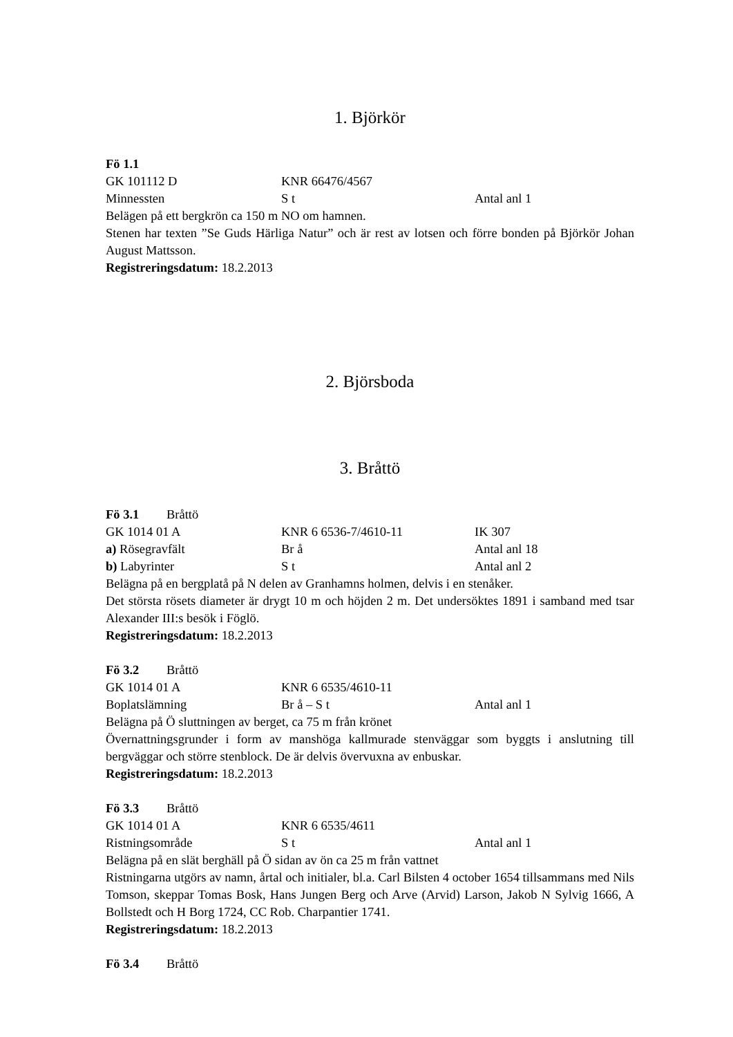1. Björkör
Fö 1.1
GK 101112 D KNR 66476/4567
Minnessten S t Antal anl 1
Belägen på ett bergkrön ca 150 m NO om hamnen.
Stenen har texten ”Se Guds Härliga Natur” och är rest av lotsen och förre bonden på Björkör Johan August Mattsson.
Registreringsdatum: 18.2.2013
2. Björsboda
3. Bråttö
Fö 3.1 Bråttö
GK 1014 01 A KNR 6 6536-7/4610-11 IK 307
a) Rösegravfält Br å Antal anl 18
b) Labyrinter S t Antal anl 2
Belägna på en bergplatå på N delen av Granhamns holmen, delvis i en stenåker.
Det största rösets diameter är drygt 10 m och höjden 2 m. Det undersöktes 1891 i samband med tsar Alexander III:s besök i Föglö.
Registreringsdatum: 18.2.2013
Fö 3.2 Bråttö
GK 1014 01 A KNR 6 6535/4610-11
Boplatslämning Br å – S t Antal anl 1
Belägna på Ö sluttningen av berget, ca 75 m från krönet
Övernattningsgrunder i form av manshöga kallmurade stenväggar som byggts i anslutning till bergväggar och större stenblock. De är delvis övervuxna av enbuskar.
Registreringsdatum: 18.2.2013
Fö 3.3 Bråttö
GK 1014 01 A KNR 6 6535/4611
Ristningsområde S t Antal anl 1
Belägna på en slät berghäll på Ö sidan av ön ca 25 m från vattnet
Ristningarna utgörs av namn, årtal och initialer, bl.a. Carl Bilsten 4 october 1654 tillsammans med Nils Tomson, skeppar Tomas Bosk, Hans Jungen Berg och Arve (Arvid) Larson, Jakob N Sylvig 1666, A Bollstedt och H Borg 1724, CC Rob. Charpantier 1741.
Registreringsdatum: 18.2.2013
Fö 3.4 Bråttö